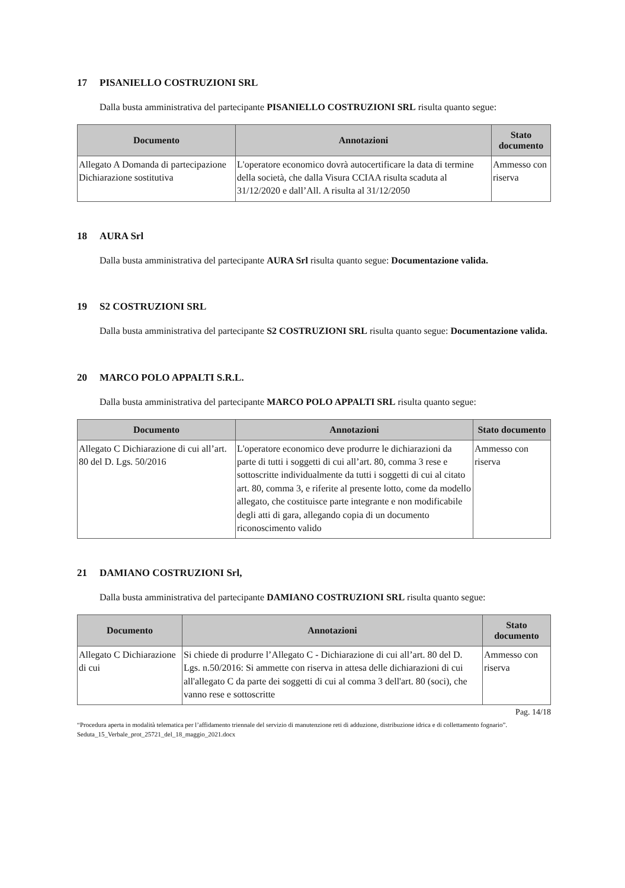17 PISANIELLO COSTRUZIONI SRL
Dalla busta amministrativa del partecipante PISANIELLO COSTRUZIONI SRL risulta quanto segue:
| Documento | Annotazioni | Stato documento |
| --- | --- | --- |
| Allegato A Domanda di partecipazione Dichiarazione sostitutiva | L'operatore economico dovrà autocertificare la data di termine della società, che dalla Visura CCIAA risulta scaduta al 31/12/2020 e dall’All. A risulta al 31/12/2050 | Ammesso con riserva |
18 AURA Srl
Dalla busta amministrativa del partecipante AURA Srl risulta quanto segue: Documentazione valida.
19 S2 COSTRUZIONI SRL
Dalla busta amministrativa del partecipante S2 COSTRUZIONI SRL risulta quanto segue: Documentazione valida.
20 MARCO POLO APPALTI S.R.L.
Dalla busta amministrativa del partecipante MARCO POLO APPALTI SRL risulta quanto segue:
| Documento | Annotazioni | Stato documento |
| --- | --- | --- |
| Allegato C Dichiarazione di cui all’art. 80 del D. Lgs. 50/2016 | L'operatore economico deve produrre le dichiarazioni da parte di tutti i soggetti di cui all’art. 80, comma 3 rese e sottoscritte individualmente da tutti i soggetti di cui al citato art. 80, comma 3, e riferite al presente lotto, come da modello allegato, che costituisce parte integrante e non modificabile degli atti di gara, allegando copia di un documento riconoscimento valido | Ammesso con riserva |
21 DAMIANO COSTRUZIONI Srl,
Dalla busta amministrativa del partecipante DAMIANO COSTRUZIONI SRL risulta quanto segue:
| Documento | Annotazioni | Stato documento |
| --- | --- | --- |
| Allegato C Dichiarazione di cui | Si chiede di produrre l’Allegato C - Dichiarazione di cui all’art. 80 del D. Lgs. n.50/2016: Si ammette con riserva in attesa delle dichiarazioni di cui all'allegato C da parte dei soggetti di cui al comma 3 dell'art. 80 (soci), che vanno rese e sottoscritte | Ammesso con riserva |
Pag. 14/18
“Procedura aperta in modalità telematica per l’affidamento triennale del servizio di manutenzione reti di adduzione, distribuzione idrica e di collettamento fognario”. Seduta_15_Verbale_prot_25721_del_18_maggio_2021.docx